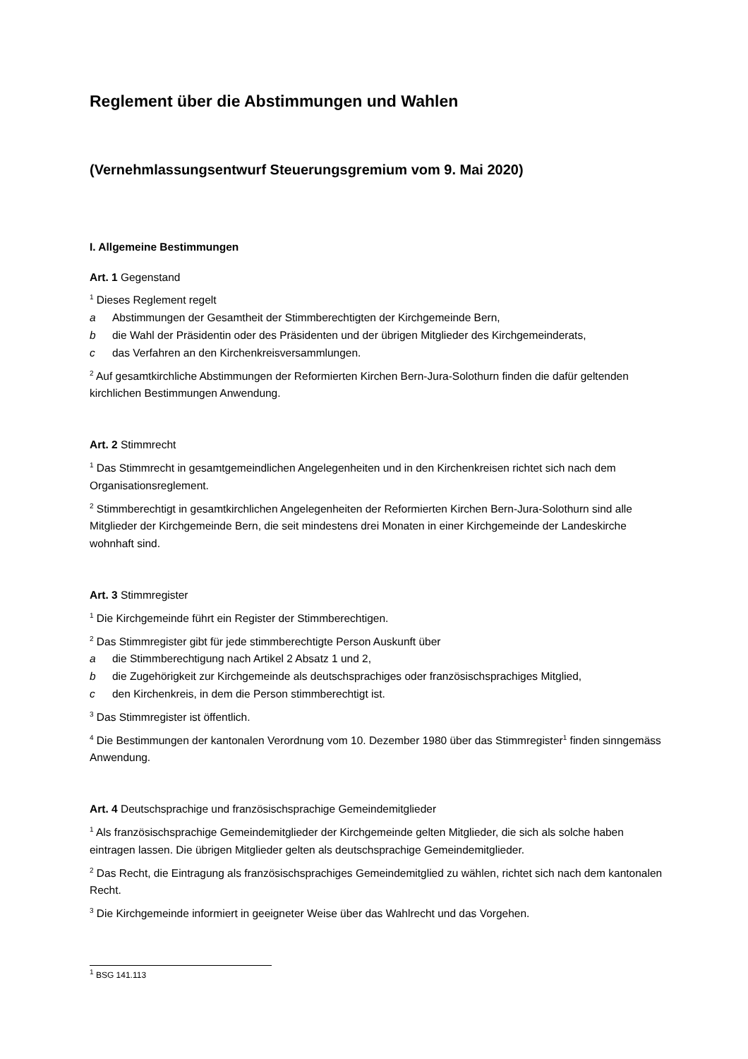Reglement über die Abstimmungen und Wahlen
(Vernehmlassungsentwurf Steuerungsgremium vom 9. Mai 2020)
I. Allgemeine Bestimmungen
Art. 1 Gegenstand
<sup>1</sup> Dieses Reglement regelt
a Abstimmungen der Gesamtheit der Stimmberechtigten der Kirchgemeinde Bern,
b die Wahl der Präsidentin oder des Präsidenten und der übrigen Mitglieder des Kirchgemeinderats,
c das Verfahren an den Kirchenkreisversammlungen.
<sup>2</sup> Auf gesamtkirchliche Abstimmungen der Reformierten Kirchen Bern-Jura-Solothurn finden die dafür geltenden kirchlichen Bestimmungen Anwendung.
Art. 2 Stimmrecht
<sup>1</sup> Das Stimmrecht in gesamtgemeindlichen Angelegenheiten und in den Kirchenkreisen richtet sich nach dem Organisationsreglement.
<sup>2</sup> Stimmberechtigt in gesamtkirchlichen Angelegenheiten der Reformierten Kirchen Bern-Jura-Solothurn sind alle Mitglieder der Kirchgemeinde Bern, die seit mindestens drei Monaten in einer Kirchgemeinde der Landeskirche wohnhaft sind.
Art. 3 Stimmregister
<sup>1</sup> Die Kirchgemeinde führt ein Register der Stimmberechtigen.
<sup>2</sup> Das Stimmregister gibt für jede stimmberechtigte Person Auskunft über
a die Stimmberechtigung nach Artikel 2 Absatz 1 und 2,
b die Zugehörigkeit zur Kirchgemeinde als deutschsprachiges oder französischsprachiges Mitglied,
c den Kirchenkreis, in dem die Person stimmberechtigt ist.
<sup>3</sup> Das Stimmregister ist öffentlich.
<sup>4</sup> Die Bestimmungen der kantonalen Verordnung vom 10. Dezember 1980 über das Stimmregister<sup>1</sup> finden sinngemäss Anwendung.
Art. 4 Deutschsprachige und französischsprachige Gemeindemitglieder
<sup>1</sup> Als französischsprachige Gemeindemitglieder der Kirchgemeinde gelten Mitglieder, die sich als solche haben eintragen lassen. Die übrigen Mitglieder gelten als deutschsprachige Gemeindemitglieder.
<sup>2</sup> Das Recht, die Eintragung als französischsprachiges Gemeindemitglied zu wählen, richtet sich nach dem kantonalen Recht.
<sup>3</sup> Die Kirchgemeinde informiert in geeigneter Weise über das Wahlrecht und das Vorgehen.
<sup>1</sup> BSG 141.113